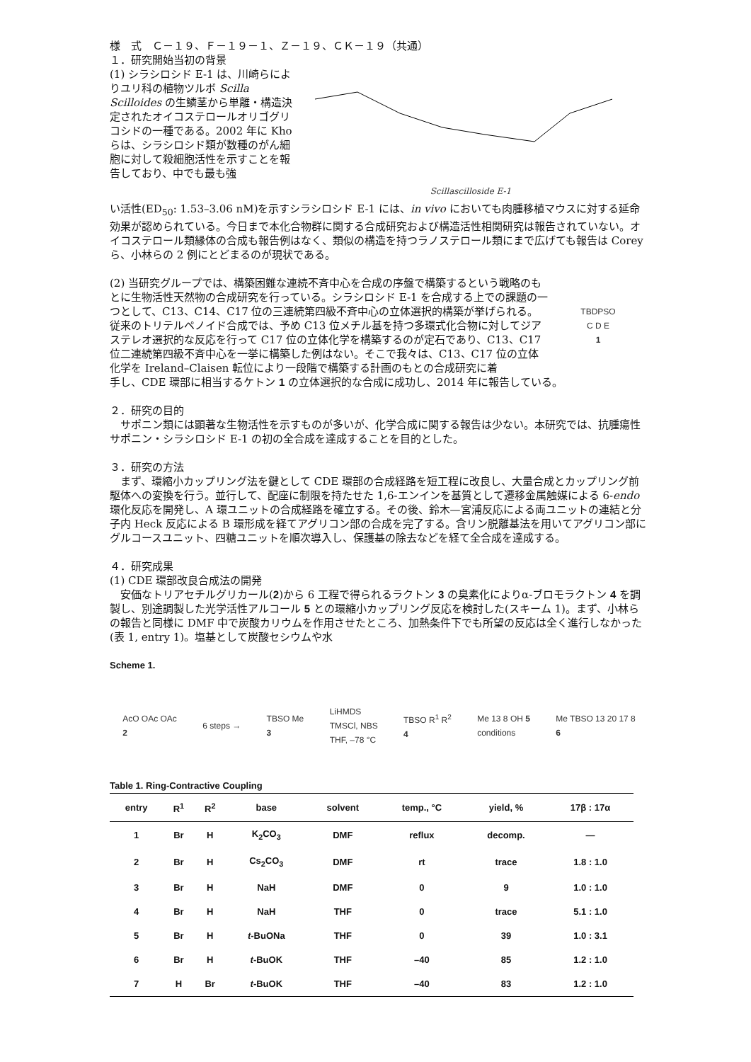様　式　Ｃ－１９、Ｆ－１９－１、Ｚ－１９、ＣＫ－１９（共通）
１．研究開始当初の背景
(1) シラシロシド E-1 は、川崎らによりユリ科の植物ツルボ Scilla Scilloides の生鱗茎から単離・構造決定されたオイコステロールオリゴグリコシドの一種である。2002 年に Kho らは、シラシロシド類が数種のがん細胞に対して殺細胞活性を示すことを報告しており、中でも最も強
Scillascilloside E-1
い活性(ED<sub>50</sub>: 1.53–3.06 nM)を示すシラシロシド E-1 には、in vivo においても肉腫移植マウスに対する延命効果が認められている。今日まで本化合物群に関する合成研究および構造活性相関研究は報告されていない。オイコステロール類縁体の合成も報告例はなく、類似の構造を持つラノステロール類にまで広げても報告は Corey ら、小林らの 2 例にとどまるのが現状である。
(2) 当研究グループでは、構築困難な連続不斉中心を合成の序盤で構築するという戦略のもとに生物活性天然物の合成研究を行っている。シラシロシド E-1 を合成する上での課題の一つとして、C13、C14、C17 位の三連続第四級不斉中心の立体選択的構築が挙げられる。従来のトリテルペノイド合成では、予め C13 位メチル基を持つ多環式化合物に対してジアステレオ選択的な反応を行って C17 位の立体化学を構築するのが定石であり、C13、C17 位二連続第四級不斉中心を一挙に構築した例はない。そこで我々は、C13、C17 位の立体化学を Ireland–Claisen 転位により一段階で構築する計画のもとの合成研究に着
TBDPSO
C D E
1
手し、CDE 環部に相当するケトン 1 の立体選択的な合成に成功し、2014 年に報告している。
２．研究の目的
　サポニン類には顕著な生物活性を示すものが多いが、化学合成に関する報告は少ない。本研究では、抗腫瘍性サポニン・シラシロシド E-1 の初の全合成を達成することを目的とした。
３．研究の方法
　まず、環縮小カップリング法を鍵として CDE 環部の合成経路を短工程に改良し、大量合成とカップリング前駆体への変換を行う。並行して、配座に制限を持たせた 1,6-エンインを基質として遷移金属触媒による 6-endo 環化反応を開発し、A 環ユニットの合成経路を確立する。その後、鈴木—宮浦反応による両ユニットの連結と分子内 Heck 反応による B 環形成を経てアグリコン部の合成を完了する。含リン脱離基法を用いてアグリコン部にグルコースユニット、四糖ユニットを順次導入し、保護基の除去などを経て全合成を達成する。
４．研究成果
(1) CDE 環部改良合成法の開発
　安価なトリアセチルグリカール(2)から 6 工程で得られるラクトン 3 の臭素化によりα-ブロモラクトン 4 を調製し、別途調製した光学活性アルコール 5 との環縮小カップリング反応を検討した(スキーム 1)。まず、小林らの報告と同様に DMF 中で炭酸カリウムを作用させたところ、加熱条件下でも所望の反応は全く進行しなかった(表 1, entry 1)。塩基として炭酸セシウムや水
Scheme 1.
AcO OAc OAc
2 6 steps → TBSO Me
3 LiHMDS
TMSCl, NBS
THF, –78 °C TBSO R<sup>1</sup> R<sup>2</sup>
4 Me 13 8 OH 5
conditions Me TBSO 13 20 17 8
6
Table 1. Ring-Contractive Coupling
| entry | R<sup>1</sup> | R<sup>2</sup> | base | solvent | temp., °C | yield, % | 17β : 17α |
| --- | --- | --- | --- | --- | --- | --- | --- |
| 1 | Br | H | K<sub>2</sub>CO<sub>3</sub> | DMF | reflux | decomp. | — |
| 2 | Br | H | Cs<sub>2</sub>CO<sub>3</sub> | DMF | rt | trace | 1.8 : 1.0 |
| 3 | Br | H | NaH | DMF | 0 | 9 | 1.0 : 1.0 |
| 4 | Br | H | NaH | THF | 0 | trace | 5.1 : 1.0 |
| 5 | Br | H | t -BuONa | THF | 0 | 39 | 1.0 : 3.1 |
| 6 | Br | H | t -BuOK | THF | –40 | 85 | 1.2 : 1.0 |
| 7 | H | Br | t -BuOK | THF | –40 | 83 | 1.2 : 1.0 |